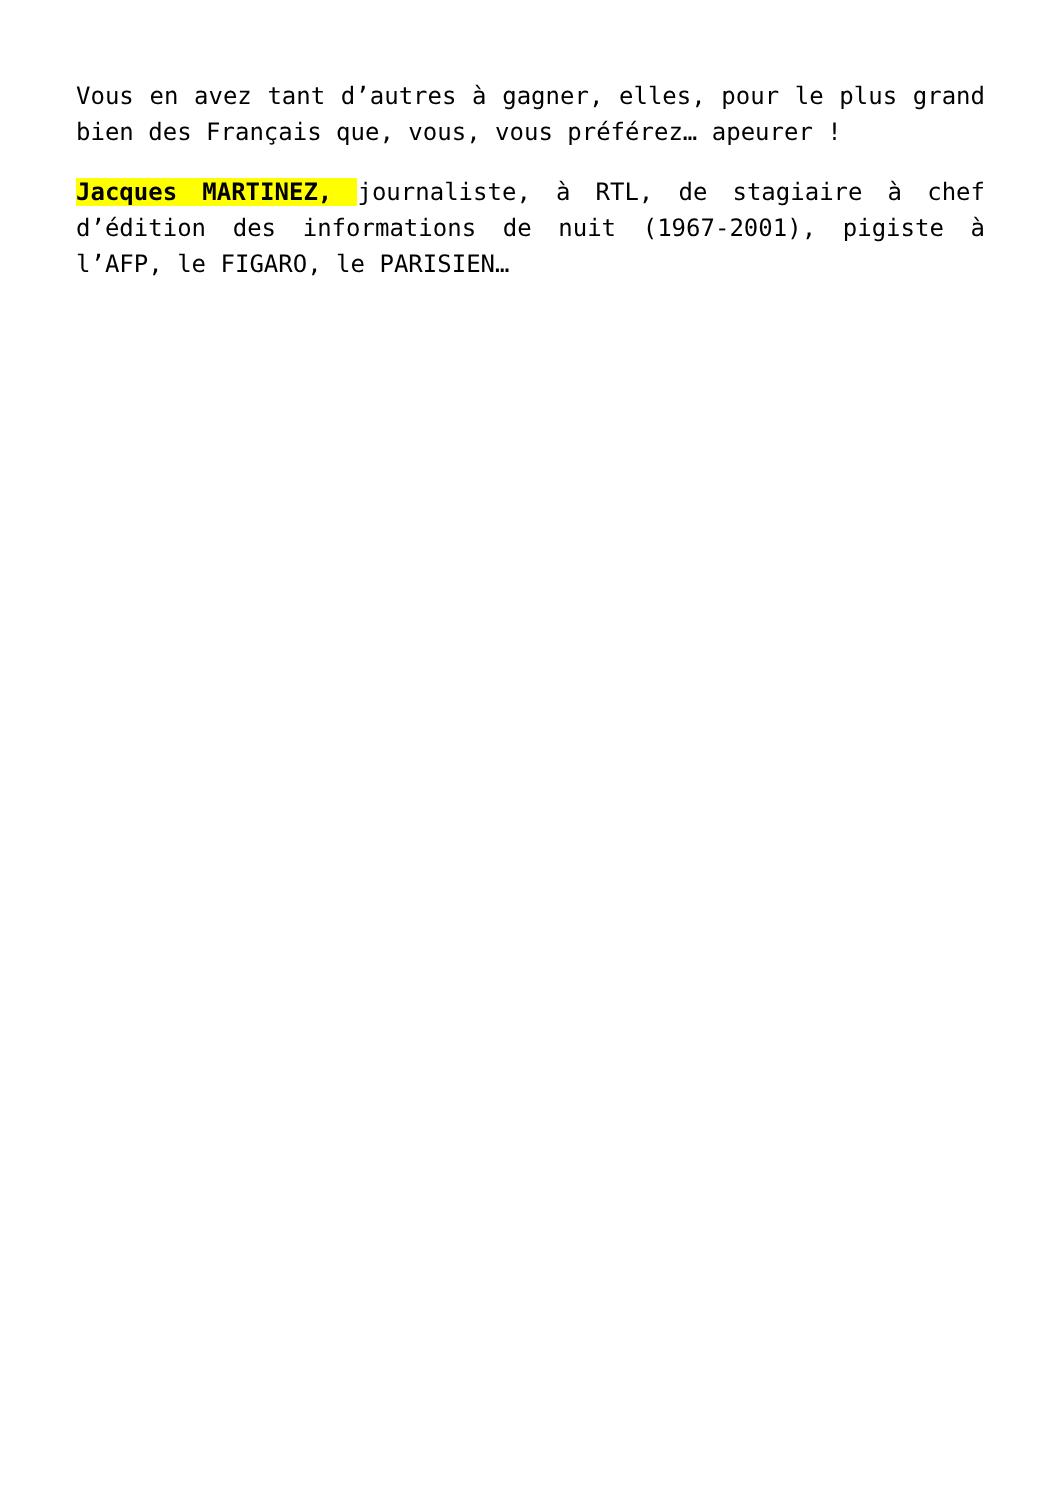Vous en avez tant d’autres à gagner, elles, pour le plus grand bien des Français que, vous, vous préférez… apeurer !
Jacques MARTINEZ, journaliste, à RTL, de stagiaire à chef d’édition des informations de nuit (1967-2001), pigiste à l’AFP, le FIGARO, le PARISIEN…